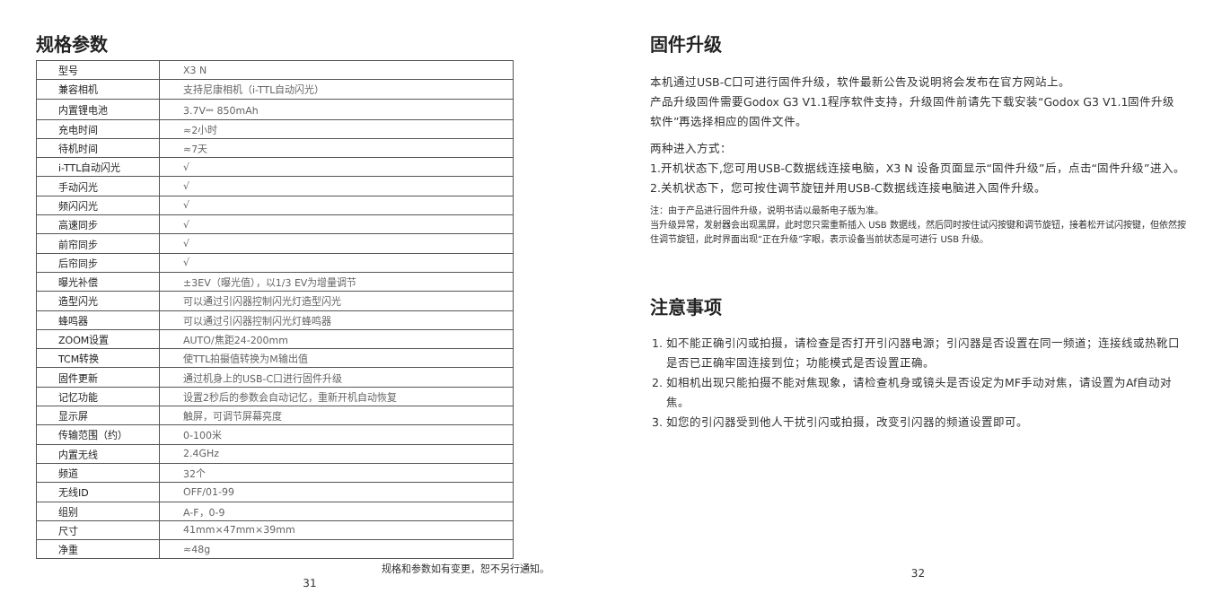规格参数
| 型号 | X3 N |
| 兼容相机 | 支持尼康相机（i-TTL自动闪光） |
| 内置锂电池 | 3.7V⎓ 850mAh |
| 充电时间 | ≈2小时 |
| 待机时间 | ≈7天 |
| i-TTL自动闪光 | √ |
| 手动闪光 | √ |
| 频闪闪光 | √ |
| 高速同步 | √ |
| 前帘同步 | √ |
| 后帘同步 | √ |
| 曝光补偿 | ±3EV（曝光值），以1/3 EV为增量调节 |
| 造型闪光 | 可以通过引闪器控制闪光灯造型闪光 |
| 蜂鸣器 | 可以通过引闪器控制闪光灯蜂鸣器 |
| ZOOM设置 | AUTO/焦距24-200mm |
| TCM转换 | 使TTL拍摄值转换为M输出值 |
| 固件更新 | 通过机身上的USB-C口进行固件升级 |
| 记忆功能 | 设置2秒后的参数会自动记忆，重新开机自动恢复 |
| 显示屏 | 触屏，可调节屏幕亮度 |
| 传输范围（约） | 0-100米 |
| 内置无线 | 2.4GHz |
| 频道 | 32个 |
| 无线ID | OFF/01-99 |
| 组别 | A-F，0-9 |
| 尺寸 | 41mm×47mm×39mm |
| 净重 | ≈48g |
规格和参数如有变更，恕不另行通知。
31
固件升级
本机通过USB-C口可进行固件升级，软件最新公告及说明将会发布在官方网站上。
产品升级固件需要Godox G3 V1.1程序软件支持，升级固件前请先下载安装“Godox G3 V1.1固件升级软件”再选择相应的固件文件。
两种进入方式：
1.开机状态下,您可用USB-C数据线连接电脑，X3 N 设备页面显示“固件升级”后，点击“固件升级”进入。
2.关机状态下，您可按住调节旋钮并用USB-C数据线连接电脑进入固件升级。
注：由于产品进行固件升级，说明书请以最新电子版为准。
当升级异常，发射器会出现黑屏，此时您只需重新插入 USB 数据线，然后同时按住试闪按键和调节旋钮，接着松开试闪按键，但依然按住调节旋钮，此时界面出现“正在升级”字眼，表示设备当前状态是可进行 USB 升级。
注意事项
1. 如不能正确引闪或拍摄，请检查是否打开引闪器电源；引闪器是否设置在同一频道；连接线或热靴口是否已正确牢固连接到位；功能模式是否设置正确。
2. 如相机出现只能拍摄不能对焦现象，请检查机身或镜头是否设定为MF手动对焦，请设置为Af自动对焦。
3. 如您的引闪器受到他人干扰引闪或拍摄，改变引闪器的频道设置即可。
32